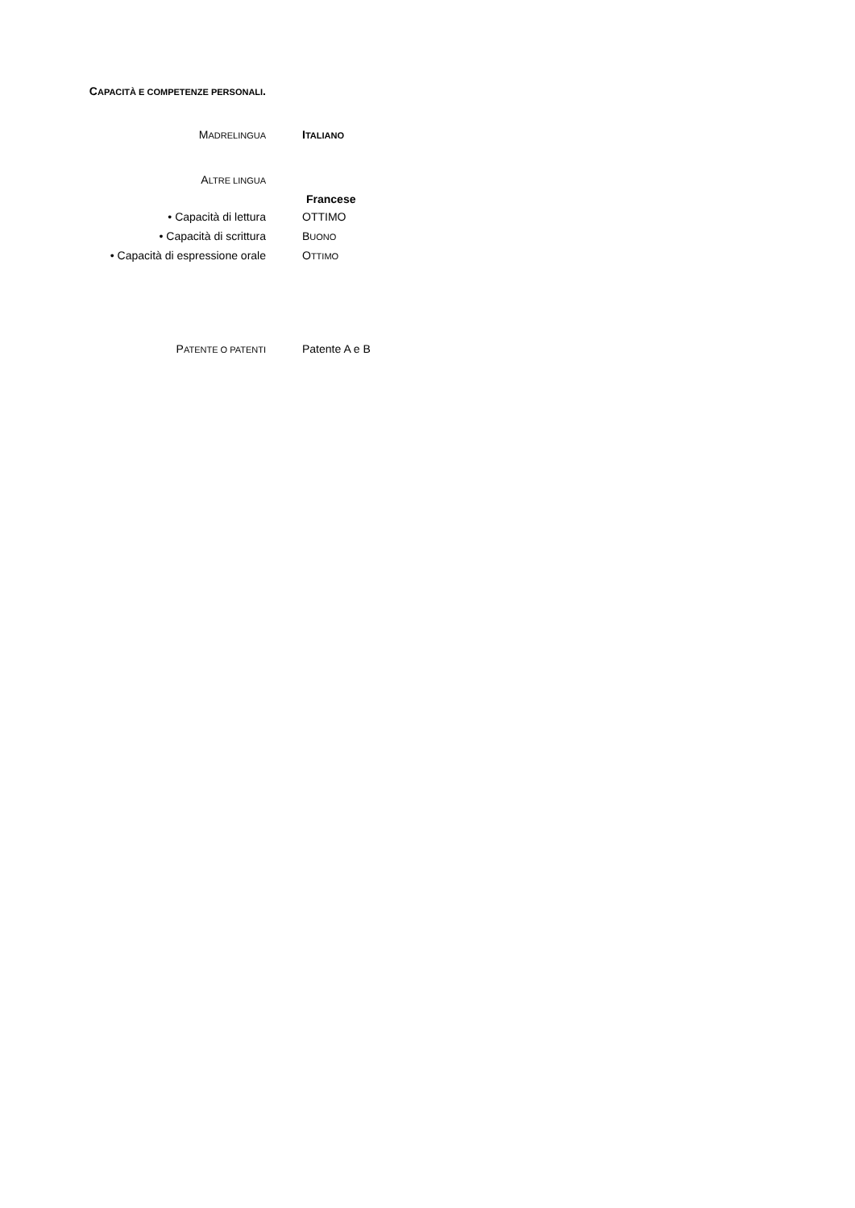CAPACITÀ E COMPETENZE PERSONALI.
MADRELINGUA
ITALIANO
ALTRE LINGUA
Francese
• Capacità di lettura OTTIMO
• Capacità di scrittura BUONO
• Capacità di espressione orale OTTIMO
PATENTE O PATENTI
Patente A e B